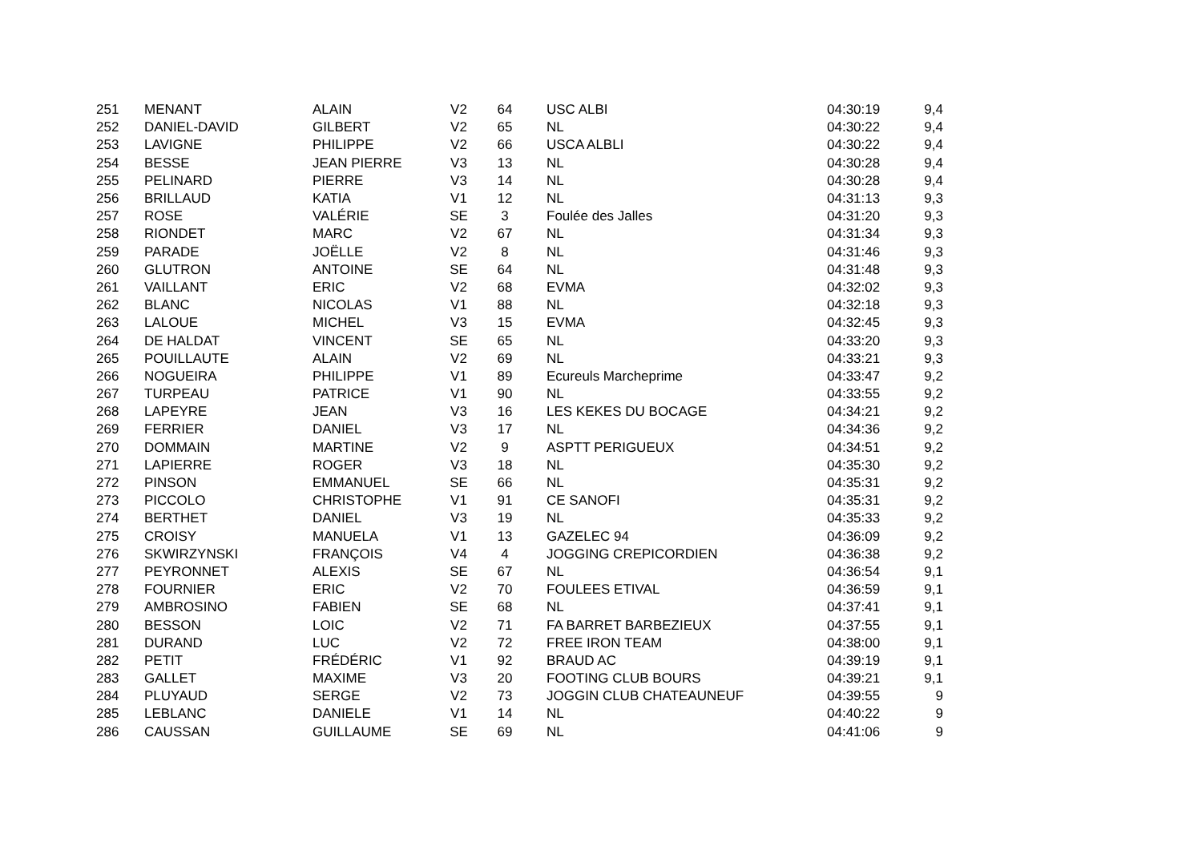| 251 | MENANT | ALAIN | V2 | 64 | USC ALBI | 04:30:19 | 9,4 |
| 252 | DANIEL-DAVID | GILBERT | V2 | 65 | NL | 04:30:22 | 9,4 |
| 253 | LAVIGNE | PHILIPPE | V2 | 66 | USCA ALBLI | 04:30:22 | 9,4 |
| 254 | BESSE | JEAN PIERRE | V3 | 13 | NL | 04:30:28 | 9,4 |
| 255 | PELINARD | PIERRE | V3 | 14 | NL | 04:30:28 | 9,4 |
| 256 | BRILLAUD | KATIA | V1 | 12 | NL | 04:31:13 | 9,3 |
| 257 | ROSE | VALÉRIE | SE | 3 | Foulée des Jalles | 04:31:20 | 9,3 |
| 258 | RIONDET | MARC | V2 | 67 | NL | 04:31:34 | 9,3 |
| 259 | PARADE | JOËLLE | V2 | 8 | NL | 04:31:46 | 9,3 |
| 260 | GLUTRON | ANTOINE | SE | 64 | NL | 04:31:48 | 9,3 |
| 261 | VAILLANT | ERIC | V2 | 68 | EVMA | 04:32:02 | 9,3 |
| 262 | BLANC | NICOLAS | V1 | 88 | NL | 04:32:18 | 9,3 |
| 263 | LALOUE | MICHEL | V3 | 15 | EVMA | 04:32:45 | 9,3 |
| 264 | DE HALDAT | VINCENT | SE | 65 | NL | 04:33:20 | 9,3 |
| 265 | POUILLAUTE | ALAIN | V2 | 69 | NL | 04:33:21 | 9,3 |
| 266 | NOGUEIRA | PHILIPPE | V1 | 89 | Ecureuls Marcheprime | 04:33:47 | 9,2 |
| 267 | TURPEAU | PATRICE | V1 | 90 | NL | 04:33:55 | 9,2 |
| 268 | LAPEYRE | JEAN | V3 | 16 | LES KEKES DU BOCAGE | 04:34:21 | 9,2 |
| 269 | FERRIER | DANIEL | V3 | 17 | NL | 04:34:36 | 9,2 |
| 270 | DOMMAIN | MARTINE | V2 | 9 | ASPTT PERIGUEUX | 04:34:51 | 9,2 |
| 271 | LAPIERRE | ROGER | V3 | 18 | NL | 04:35:30 | 9,2 |
| 272 | PINSON | EMMANUEL | SE | 66 | NL | 04:35:31 | 9,2 |
| 273 | PICCOLO | CHRISTOPHE | V1 | 91 | CE SANOFI | 04:35:31 | 9,2 |
| 274 | BERTHET | DANIEL | V3 | 19 | NL | 04:35:33 | 9,2 |
| 275 | CROISY | MANUELA | V1 | 13 | GAZELEC 94 | 04:36:09 | 9,2 |
| 276 | SKWIRZYNSKI | FRANÇOIS | V4 | 4 | JOGGING CREPICORDIEN | 04:36:38 | 9,2 |
| 277 | PEYRONNET | ALEXIS | SE | 67 | NL | 04:36:54 | 9,1 |
| 278 | FOURNIER | ERIC | V2 | 70 | FOULEES ETIVAL | 04:36:59 | 9,1 |
| 279 | AMBROSINO | FABIEN | SE | 68 | NL | 04:37:41 | 9,1 |
| 280 | BESSON | LOIC | V2 | 71 | FA BARRET BARBEZIEUX | 04:37:55 | 9,1 |
| 281 | DURAND | LUC | V2 | 72 | FREE IRON TEAM | 04:38:00 | 9,1 |
| 282 | PETIT | FRÉDÉRIC | V1 | 92 | BRAUD AC | 04:39:19 | 9,1 |
| 283 | GALLET | MAXIME | V3 | 20 | FOOTING CLUB BOURS | 04:39:21 | 9,1 |
| 284 | PLUYAUD | SERGE | V2 | 73 | JOGGIN CLUB CHATEAUNEUF | 04:39:55 | 9 |
| 285 | LEBLANC | DANIELE | V1 | 14 | NL | 04:40:22 | 9 |
| 286 | CAUSSAN | GUILLAUME | SE | 69 | NL | 04:41:06 | 9 |